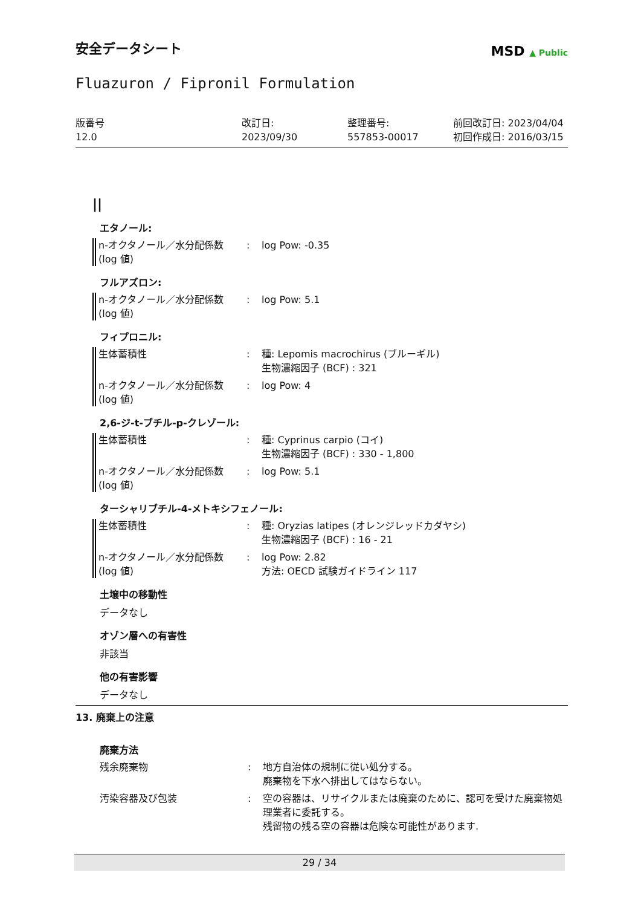安全データシート
MSD ▲ Public
Fluazuron / Fipronil Formulation
版番号
12.0
改訂日:
2023/09/30
整理番号:
557853-00017
前回改訂日: 2023/04/04
初回作成日: 2016/03/15
||
エタノール:
n-オクタノール／水分配係数
(log 値)
: log Pow: -0.35
フルアズロン:
n-オクタノール／水分配係数
(log 値)
: log Pow: 5.1
フィプロニル:
生体蓄積性 : 種: Lepomis macrochirus (ブルーギル)
生物濃縮因子 (BCF) : 321
n-オクタノール／水分配係数
(log 値)
: log Pow: 4
2,6-ジ-t-ブチル-p-クレゾール:
生体蓄積性 : 種: Cyprinus carpio (コイ)
生物濃縮因子 (BCF) : 330 - 1,800
n-オクタノール／水分配係数
(log 値)
: log Pow: 5.1
ターシャリブチル-4-メトキシフェノール:
生体蓄積性 : 種: Oryzias latipes (オレンジレッドカダヤシ)
生物濃縮因子 (BCF) : 16 - 21
n-オクタノール／水分配係数
(log 値)
: log Pow: 2.82
方法: OECD 試験ガイドライン 117
土壌中の移動性
データなし
オゾン層への有害性
非該当
他の有害影響
データなし
13. 廃棄上の注意
廃棄方法
残余廃棄物 : 地方自治体の規制に従い処分する。
廃棄物を下水へ排出してはならない。
汚染容器及び包装 : 空の容器は、リサイクルまたは廃棄のために、認可を受けた廃棄物処理業者に委託する。
残留物の残る空の容器は危険な可能性があります.
29 / 34